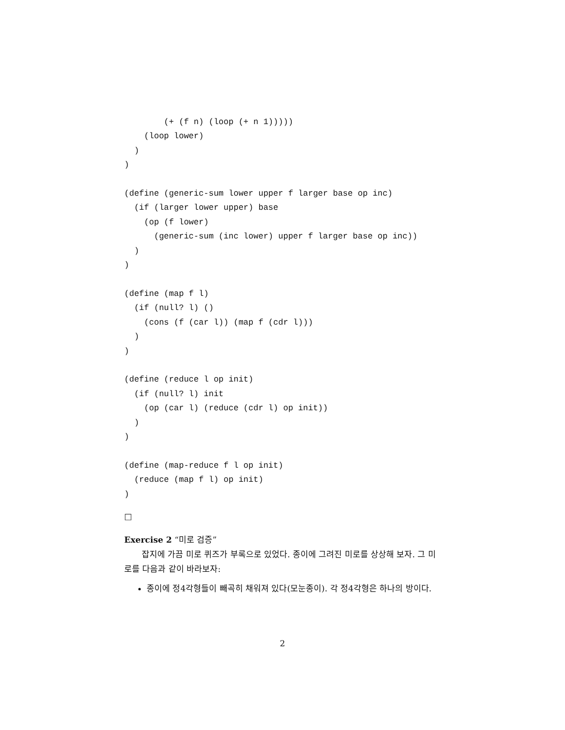(+ (f n) (loop (+ n 1)))))
    (loop lower)
  )
)

(define (generic-sum lower upper f larger base op inc)
  (if (larger lower upper) base
    (op (f lower)
      (generic-sum (inc lower) upper f larger base op inc))
  )
)

(define (map f l)
  (if (null? l) ()
    (cons (f (car l)) (map f (cdr l)))
  )
)

(define (reduce l op init)
  (if (null? l) init
    (op (car l) (reduce (cdr l) op init))
  )
)

(define (map-reduce f l op init)
  (reduce (map f l) op init)
)
□
Exercise 2 “미로 검증”
잡지에 가끔 미로 퀴즈가 부록으로 있었다. 종이에 그려진 미로를 상상해 보자. 그 미로를 다음과 같이 바라보자:
종이에 정4각형들이 빼곡히 채워져 있다(모눈종이). 각 정4각형은 하나의 방이다.
2